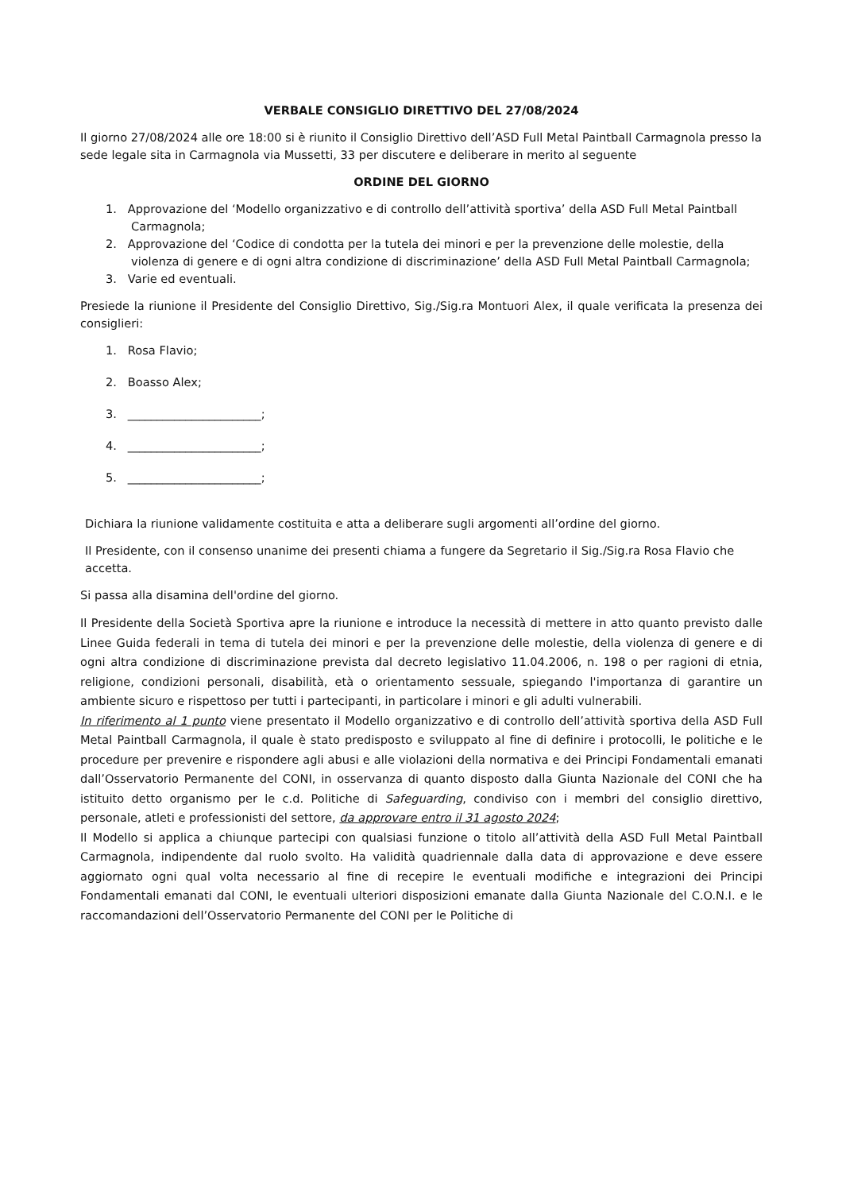VERBALE CONSIGLIO DIRETTIVO DEL 27/08/2024
Il giorno 27/08/2024 alle ore 18:00 si è riunito il Consiglio Direttivo dell’ASD Full Metal Paintball Carmagnola presso la sede legale sita in Carmagnola via Mussetti, 33 per discutere e deliberare in merito al seguente
ORDINE DEL GIORNO
1. Approvazione del ‘Modello organizzativo e di controllo dell’attività sportiva’ della ASD Full Metal Paintball Carmagnola;
2. Approvazione del ‘Codice di condotta per la tutela dei minori e per la prevenzione delle molestie, della violenza di genere e di ogni altra condizione di discriminazione’ della ASD Full Metal Paintball Carmagnola;
3. Varie ed eventuali.
Presiede la riunione il Presidente del Consiglio Direttivo, Sig./Sig.ra Montuori Alex, il quale verificata la presenza dei consiglieri:
1. Rosa Flavio;
2. Boasso Alex;
3. _______________________;
4. _______________________;
5. _______________________;
Dichiara la riunione validamente costituita e atta a deliberare sugli argomenti all’ordine del giorno.
Il Presidente, con il consenso unanime dei presenti chiama a fungere da Segretario il Sig./Sig.ra Rosa Flavio che accetta.
Si passa alla disamina dell'ordine del giorno.
Il Presidente della Società Sportiva apre la riunione e introduce la necessità di mettere in atto quanto previsto dalle Linee Guida federali in tema di tutela dei minori e per la prevenzione delle molestie, della violenza di genere e di ogni altra condizione di discriminazione prevista dal decreto legislativo 11.04.2006, n. 198 o per ragioni di etnia, religione, condizioni personali, disabilità, età o orientamento sessuale, spiegando l'importanza di garantire un ambiente sicuro e rispettoso per tutti i partecipanti, in particolare i minori e gli adulti vulnerabili.
In riferimento al 1 punto viene presentato il Modello organizzativo e di controllo dell’attività sportiva della ASD Full Metal Paintball Carmagnola, il quale è stato predisposto e sviluppato al fine di definire i protocolli, le politiche e le procedure per prevenire e rispondere agli abusi e alle violazioni della normativa e dei Principi Fondamentali emanati dall’Osservatorio Permanente del CONI, in osservanza di quanto disposto dalla Giunta Nazionale del CONI che ha istituito detto organismo per le c.d. Politiche di Safeguarding, condiviso con i membri del consiglio direttivo, personale, atleti e professionisti del settore, da approvare entro il 31 agosto 2024;
Il Modello si applica a chiunque partecipi con qualsiasi funzione o titolo all’attività della ASD Full Metal Paintball Carmagnola, indipendente dal ruolo svolto. Ha validità quadriennale dalla data di approvazione e deve essere aggiornato ogni qual volta necessario al fine di recepire le eventuali modifiche e integrazioni dei Principi Fondamentali emanati dal CONI, le eventuali ulteriori disposizioni emanate dalla Giunta Nazionale del C.O.N.I. e le raccomandazioni dell’Osservatorio Permanente del CONI per le Politiche di